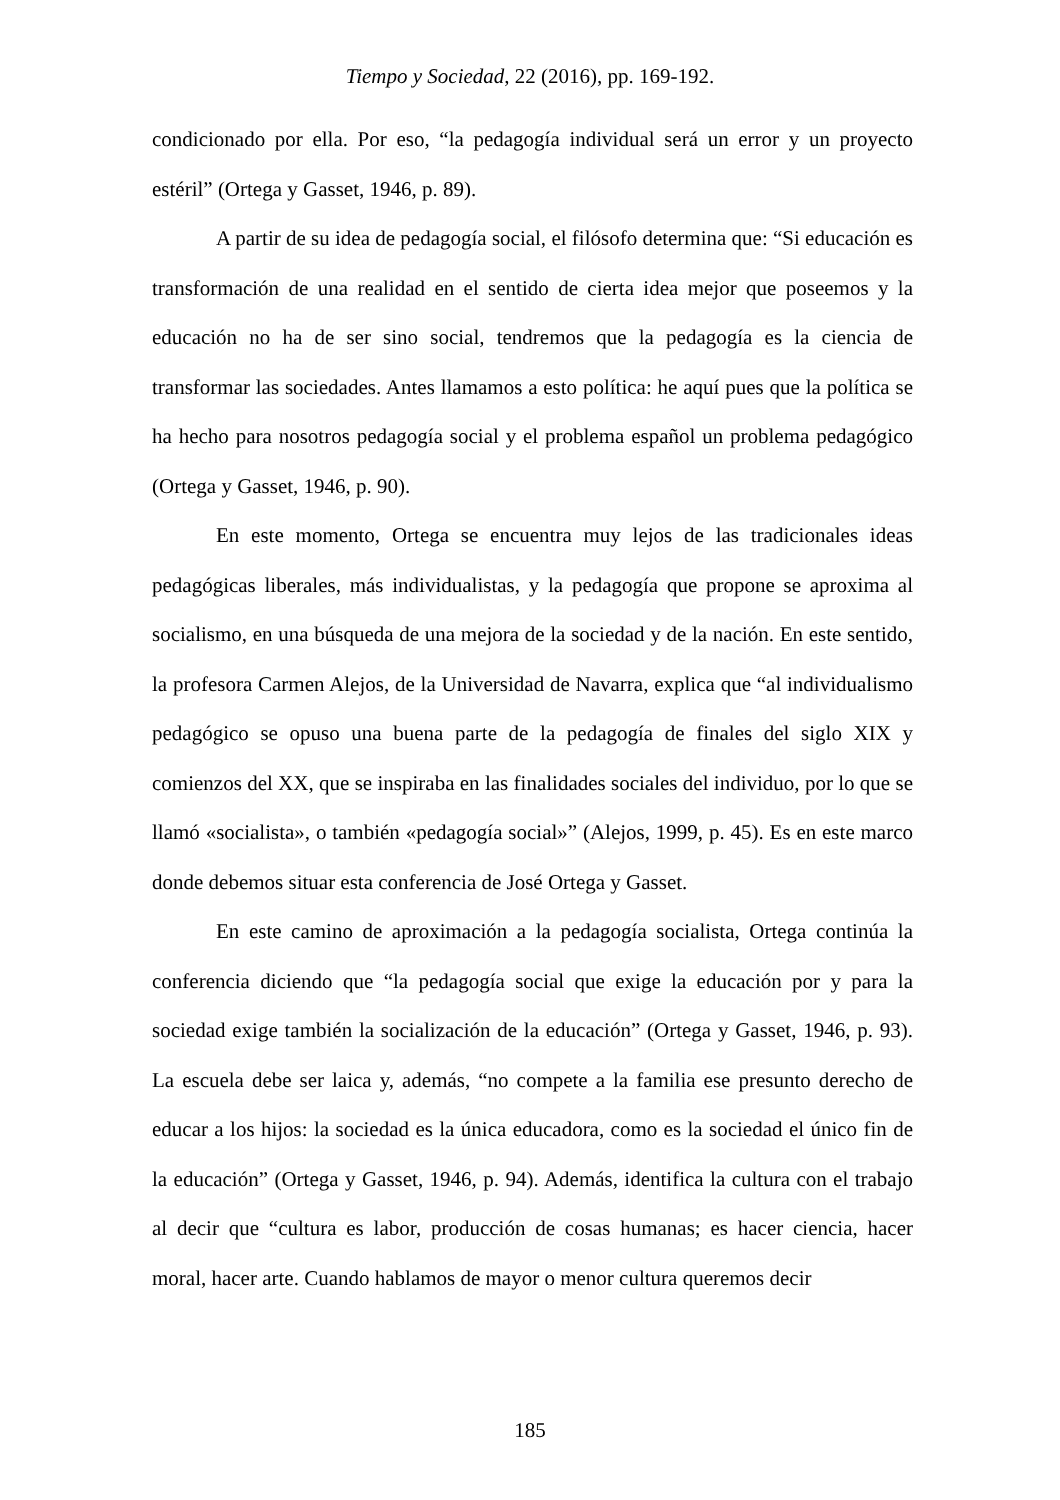Tiempo y Sociedad, 22 (2016), pp. 169-192.
condicionado por ella. Por eso, “la pedagogía individual será un error y un proyecto estéril” (Ortega y Gasset, 1946, p. 89).
A partir de su idea de pedagogía social, el filósofo determina que: “Si educación es transformación de una realidad en el sentido de cierta idea mejor que poseemos y la educación no ha de ser sino social, tendremos que la pedagogía es la ciencia de transformar las sociedades. Antes llamamos a esto política: he aquí pues que la política se ha hecho para nosotros pedagogía social y el problema español un problema pedagógico (Ortega y Gasset, 1946, p. 90).
En este momento, Ortega se encuentra muy lejos de las tradicionales ideas pedagógicas liberales, más individualistas, y la pedagogía que propone se aproxima al socialismo, en una búsqueda de una mejora de la sociedad y de la nación. En este sentido, la profesora Carmen Alejos, de la Universidad de Navarra, explica que “al individualismo pedagógico se opuso una buena parte de la pedagogía de finales del siglo XIX y comienzos del XX, que se inspiraba en las finalidades sociales del individuo, por lo que se llamó «socialista», o también «pedagogía social»” (Alejos, 1999, p. 45). Es en este marco donde debemos situar esta conferencia de José Ortega y Gasset.
En este camino de aproximación a la pedagogía socialista, Ortega continúa la conferencia diciendo que “la pedagogía social que exige la educación por y para la sociedad exige también la socialización de la educación” (Ortega y Gasset, 1946, p. 93). La escuela debe ser laica y, además, “no compete a la familia ese presunto derecho de educar a los hijos: la sociedad es la única educadora, como es la sociedad el único fin de la educación” (Ortega y Gasset, 1946, p. 94). Además, identifica la cultura con el trabajo al decir que “cultura es labor, producción de cosas humanas; es hacer ciencia, hacer moral, hacer arte. Cuando hablamos de mayor o menor cultura queremos decir
185